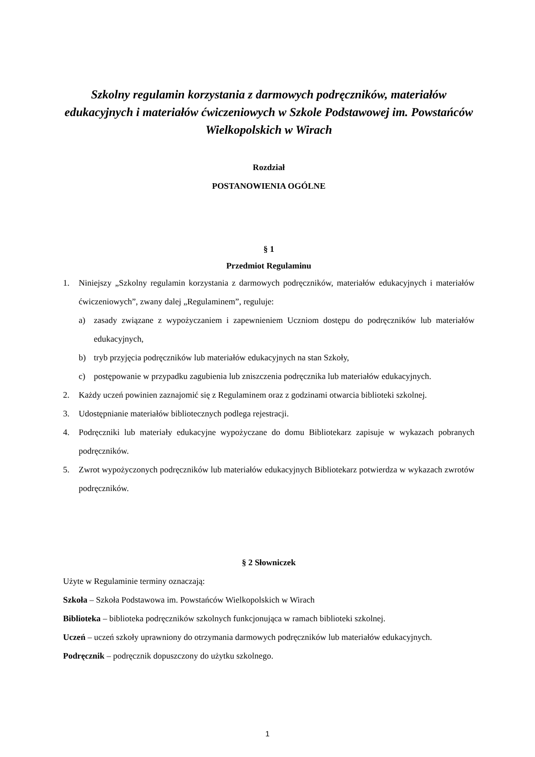Szkolny regulamin korzystania z darmowych podręczników, materiałów edukacyjnych i materiałów ćwiczeniowych w Szkole Podstawowej im. Powstańców Wielkopolskich w Wirach
Rozdział
POSTANOWIENIA OGÓLNE
§ 1
Przedmiot Regulaminu
1. Niniejszy „Szkolny regulamin korzystania z darmowych podręczników, materiałów edukacyjnych i materiałów ćwiczeniowych”, zwany dalej „Regulaminem”, reguluje:
a) zasady związane z wypożyczaniem i zapewnieniem Uczniom dostępu do podręczników lub materiałów edukacyjnych,
b) tryb przyjęcia podręczników lub materiałów edukacyjnych na stan Szkoły,
c) postępowanie w przypadku zagubienia lub zniszczenia podręcznika lub materiałów edukacyjnych.
2. Każdy uczeń powinien zaznajomić się z Regulaminem oraz z godzinami otwarcia biblioteki szkolnej.
3. Udostępnianie materiałów bibliotecznych podlega rejestracji.
4. Podręczniki lub materiały edukacyjne wypożyczane do domu Bibliotekarz zapisuje w wykazach pobranych podręczników.
5. Zwrot wypożyczonych podręczników lub materiałów edukacyjnych Bibliotekarz potwierdza w wykazach zwrotów podręczników.
§ 2 Słowniczek
Użyte w Regulaminie terminy oznaczają:
Szkoła – Szkoła Podstawowa im. Powstańców Wielkopolskich w Wirach
Biblioteka – biblioteka podręczników szkolnych funkcjonująca w ramach biblioteki szkolnej.
Uczeń – uczeń szkoły uprawniony do otrzymania darmowych podręczników lub materiałów edukacyjnych.
Podręcznik – podręcznik dopuszczony do użytku szkolnego.
1